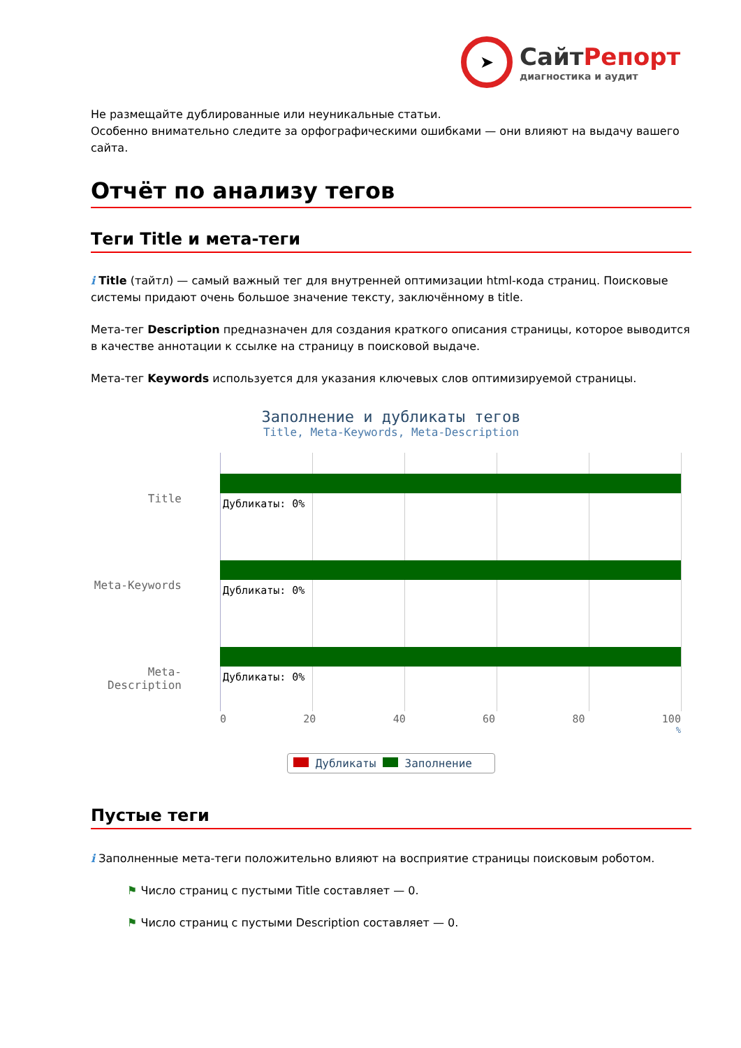➤
Сайт Репорт
диагностика и аудит
Не размещайте дублированные или неуникальные статьи.
Особенно внимательно следите за орфографическими ошибками — они влияют на выдачу вашего сайта.
Отчёт по анализу тегов
Теги Title и мета-теги
i Title (тайтл) — самый важный тег для внутренней оптимизации html-кода страниц. Поисковые системы придают очень большое значение тексту, заключённому в title.
Мета-тег Description предназначен для создания краткого описания страницы, которое выводится в качестве аннотации к ссылке на страницу в поисковой выдаче.
Мета-тег Keywords используется для указания ключевых слов оптимизируемой страницы.
Заполнение и дубликаты тегов
Title, Meta-Keywords, Meta-Description
Title
Дубликаты: 0%
Meta-Keywords
Дубликаты: 0%
Meta-Description
Дубликаты: 0%
0 20 40 60 80 100
%
Дубликаты Заполнение
Пустые теги
i Заполненные мета-теги положительно влияют на восприятие страницы поисковым роботом.
⚑ Число страниц с пустыми Title составляет — 0.
⚑ Число страниц с пустыми Description составляет — 0.